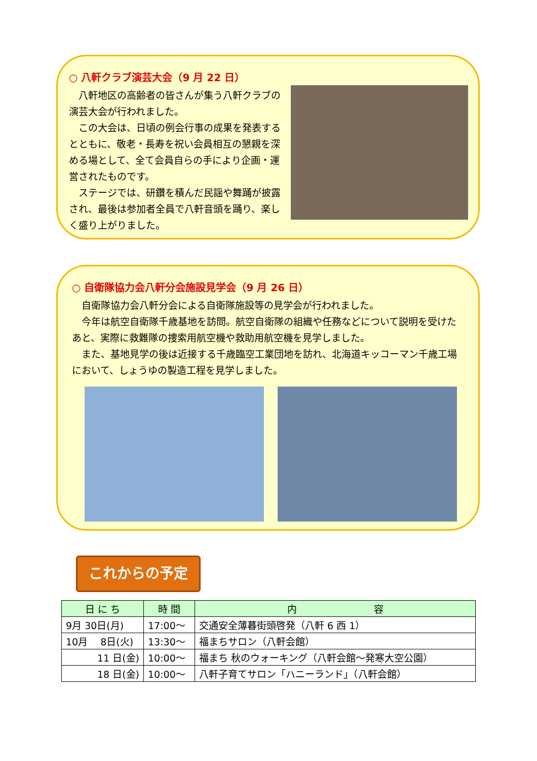○ 八軒クラブ演芸大会（9 月 22 日）
　八軒地区の高齢者の皆さんが集う八軒クラブの演芸大会が行われました。
　この大会は、日頃の例会行事の成果を発表するとともに、敬老・長寿を祝い会員相互の懇親を深める場として、全て会員自らの手により企画・運営されたものです。
　ステージでは、研鑽を積んだ民謡や舞踊が披露され、最後は参加者全員で八軒音頭を踊り、楽しく盛り上がりました。
○ 自衛隊協力会八軒分会施設見学会（9 月 26 日）
　自衛隊協力会八軒分会による自衛隊施設等の見学会が行われました。
　今年は航空自衛隊千歳基地を訪問。航空自衛隊の組織や任務などについて説明を受けたあと、実際に救難隊の捜索用航空機や救助用航空機を見学しました。
　また、基地見学の後は近接する千歳臨空工業団地を訪れ、北海道キッコーマン千歳工場において、しょうゆの製造工程を見学しました。
これからの予定
| 日 に ち | 時 間 | 内 容 |
| --- | --- | --- |
| 9月 30日(月) | 17:00～ | 交通安全薄暮街頭啓発（八軒 6 西 1） |
| 10月 8日(火) | 13:30～ | 福まちサロン（八軒会館） |
| 11 日(金) | 10:00～ | 福まち 秋のウォーキング（八軒会館～発寒大空公園） |
| 18 日(金) | 10:00～ | 八軒子育てサロン「ハニーランド」（八軒会館） |